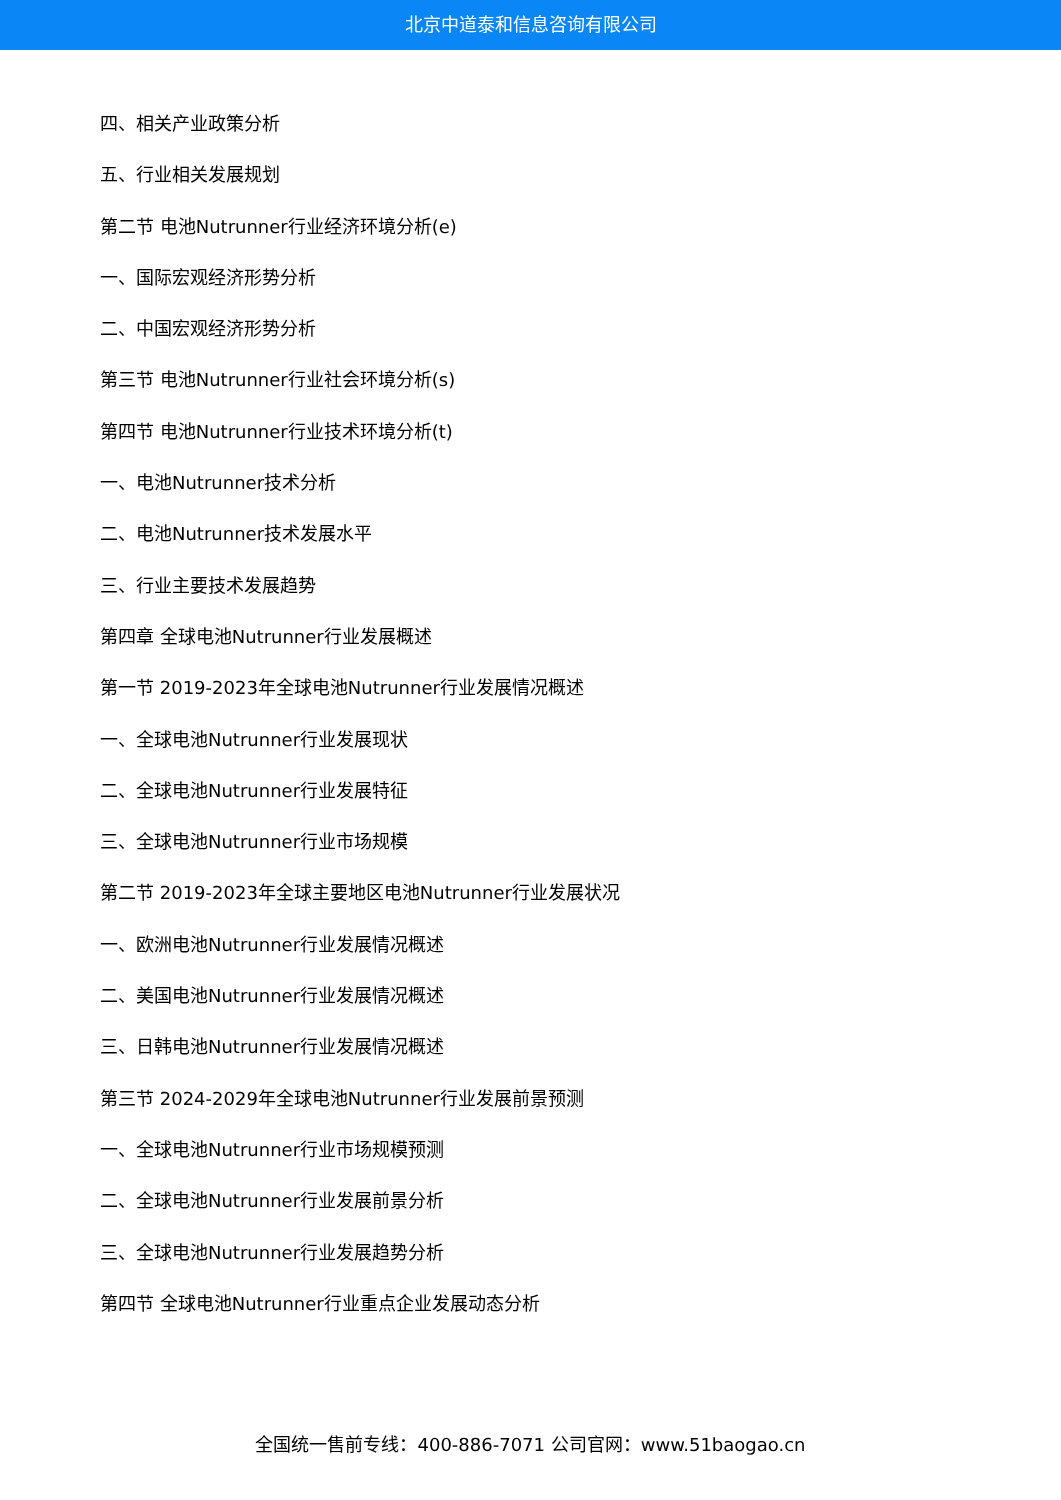北京中道泰和信息咨询有限公司
四、相关产业政策分析
五、行业相关发展规划
第二节 电池Nutrunner行业经济环境分析(e)
一、国际宏观经济形势分析
二、中国宏观经济形势分析
第三节 电池Nutrunner行业社会环境分析(s)
第四节 电池Nutrunner行业技术环境分析(t)
一、电池Nutrunner技术分析
二、电池Nutrunner技术发展水平
三、行业主要技术发展趋势
第四章 全球电池Nutrunner行业发展概述
第一节 2019-2023年全球电池Nutrunner行业发展情况概述
一、全球电池Nutrunner行业发展现状
二、全球电池Nutrunner行业发展特征
三、全球电池Nutrunner行业市场规模
第二节 2019-2023年全球主要地区电池Nutrunner行业发展状况
一、欧洲电池Nutrunner行业发展情况概述
二、美国电池Nutrunner行业发展情况概述
三、日韩电池Nutrunner行业发展情况概述
第三节 2024-2029年全球电池Nutrunner行业发展前景预测
一、全球电池Nutrunner行业市场规模预测
二、全球电池Nutrunner行业发展前景分析
三、全球电池Nutrunner行业发展趋势分析
第四节 全球电池Nutrunner行业重点企业发展动态分析
全国统一售前专线：400-886-7071 公司官网：www.51baogao.cn